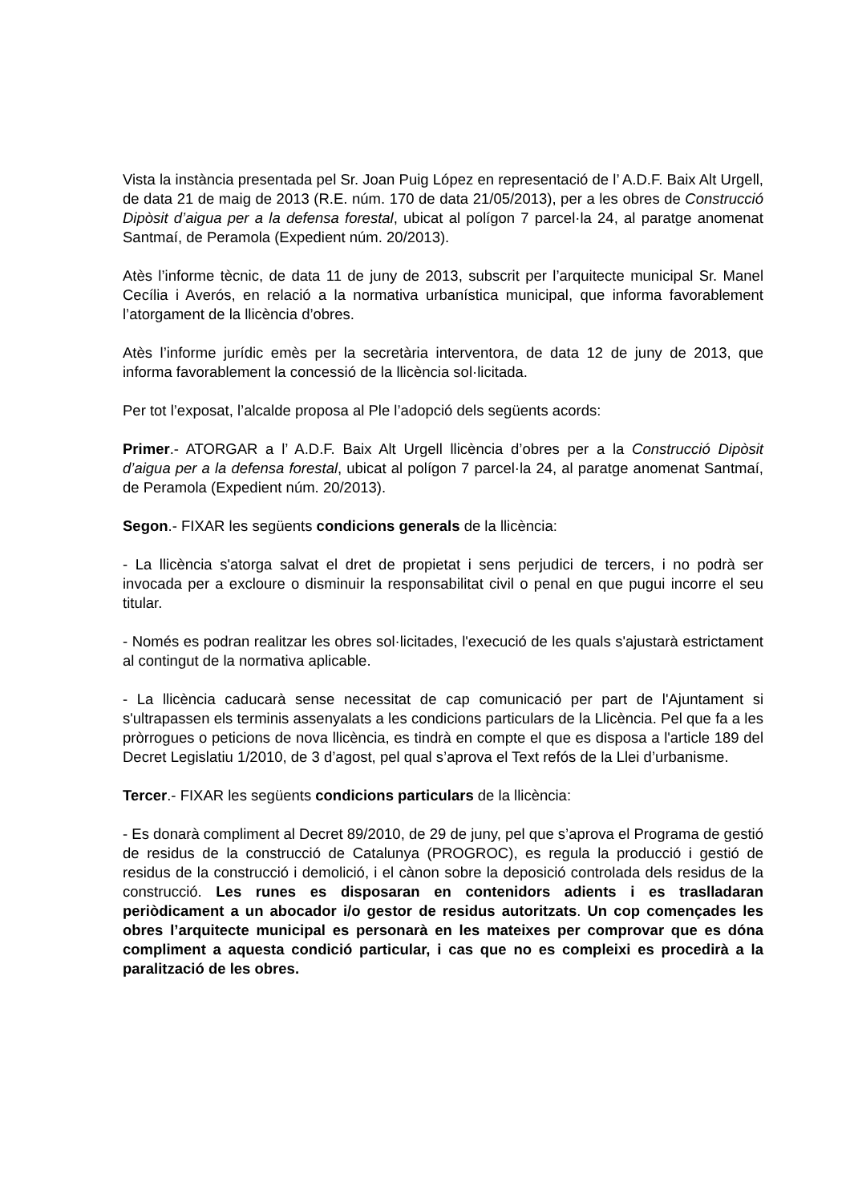Vista la instància presentada pel Sr. Joan Puig López en representació de l’ A.D.F. Baix Alt Urgell, de data 21 de maig de 2013 (R.E. núm. 170 de data 21/05/2013), per a les obres de Construcció Dipòsit d’aigua per a la defensa forestal, ubicat al polígon 7 parcel·la 24, al paratge anomenat Santmaí, de Peramola (Expedient núm. 20/2013).
Atès l’informe tècnic, de data 11 de juny de 2013, subscrit per l’arquitecte municipal Sr. Manel Cecília i Averós, en relació a la normativa urbanística municipal, que informa favorablement l’atorgament de la llicència d’obres.
Atès l’informe jurídic emès per la secretària interventora, de data 12 de juny de 2013, que informa favorablement la concessió de la llicència sol·licitada.
Per tot l’exposat, l’alcalde proposa al Ple l’adopció dels següents acords:
Primer.- ATORGAR a l’ A.D.F. Baix Alt Urgell llicència d’obres per a la Construcció Dipòsit d’aigua per a la defensa forestal, ubicat al polígon 7 parcel·la 24, al paratge anomenat Santmaí, de Peramola (Expedient núm. 20/2013).
Segon.- FIXAR les següents condicions generals de la llicència:
- La llicència s'atorga salvat el dret de propietat i sens perjudici de tercers, i no podrà ser invocada per a excloure o disminuir la responsabilitat civil o penal en que pugui incorre el seu titular.
- Només es podran realitzar les obres sol·licitades, l'execució de les quals s'ajustarà estrictament al contingut de la normativa aplicable.
- La llicència caducarà sense necessitat de cap comunicació per part de l'Ajuntament si s'ultrapassen els terminis assenyalats a les condicions particulars de la Llicència. Pel que fa a les pròrrogues o peticions de nova llicència, es tindrà en compte el que es disposa a l'article 189 del Decret Legislatiu 1/2010, de 3 d’agost, pel qual s’aprova el Text refós de la Llei d’urbanisme.
Tercer.- FIXAR les següents condicions particulars de la llicència:
- Es donarà compliment al Decret 89/2010, de 29 de juny, pel que s’aprova el Programa de gestió de residus de la construcció de Catalunya (PROGROC), es regula la producció i gestió de residus de la construcció i demolició, i el cànon sobre la deposició controlada dels residus de la construcció. Les runes es disposaran en contenidors adients i es traslladaran periòdicament a un abocador i/o gestor de residus autoritzats. Un cop començades les obres l’arquitecte municipal es personarà en les mateixes per comprovar que es dóna compliment a aquesta condició particular, i cas que no es compleixi es procedirà a la paralització de les obres.